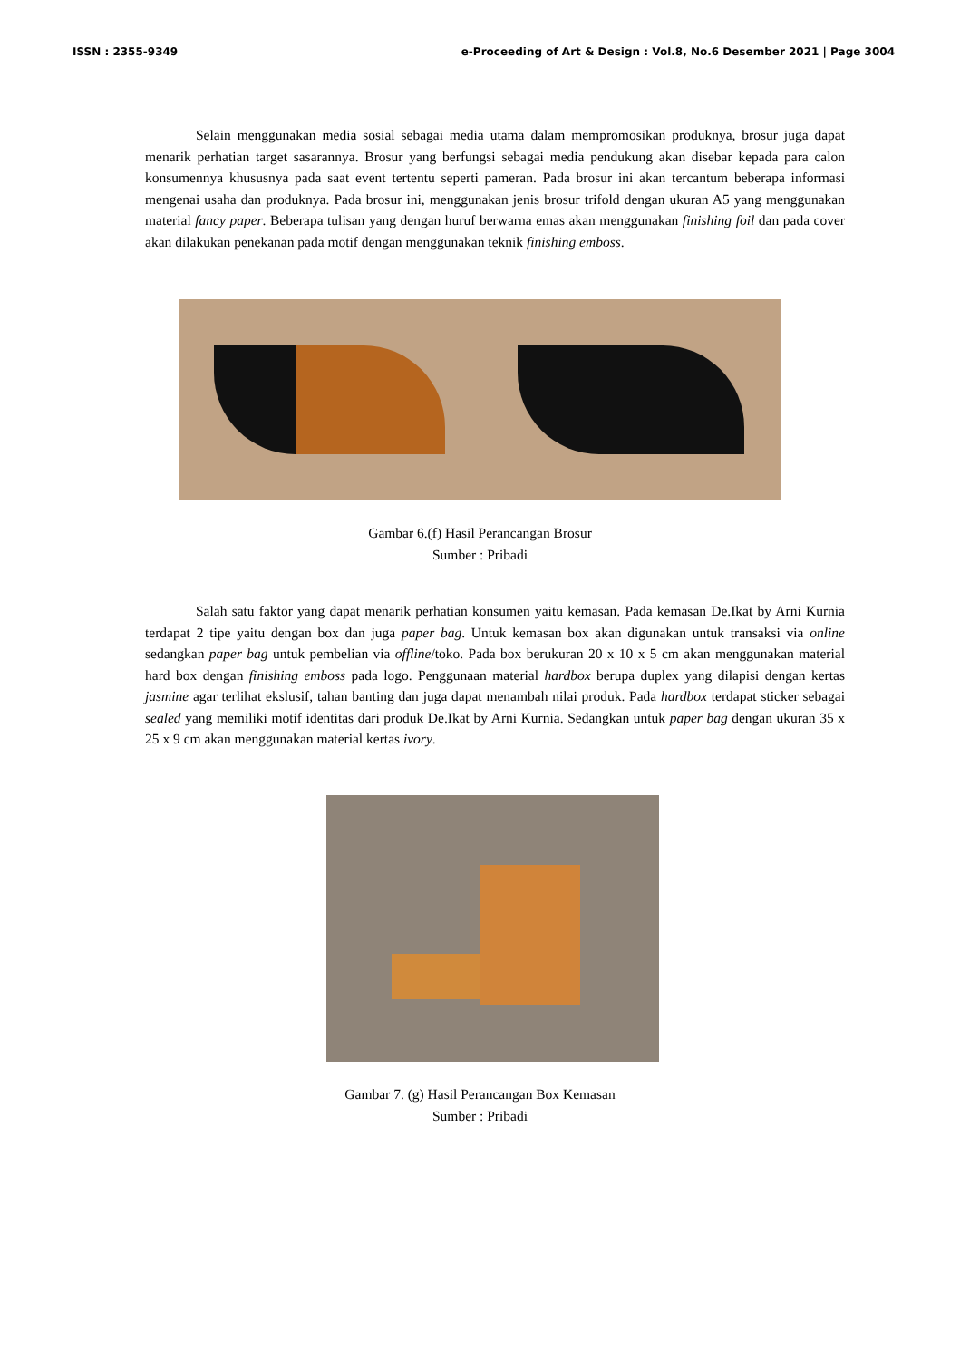ISSN : 2355-9349 e-Proceeding of Art & Design : Vol.8, No.6 Desember 2021 | Page 3004
Selain menggunakan media sosial sebagai media utama dalam mempromosikan produknya, brosur juga dapat menarik perhatian target sasarannya. Brosur yang berfungsi sebagai media pendukung akan disebar kepada para calon konsumennya khususnya pada saat event tertentu seperti pameran. Pada brosur ini akan tercantum beberapa informasi mengenai usaha dan produknya. Pada brosur ini, menggunakan jenis brosur trifold dengan ukuran A5 yang menggunakan material fancy paper. Beberapa tulisan yang dengan huruf berwarna emas akan menggunakan finishing foil dan pada cover akan dilakukan penekanan pada motif dengan menggunakan teknik finishing emboss.
Gambar 6.(f) Hasil Perancangan Brosur
Sumber : Pribadi
Salah satu faktor yang dapat menarik perhatian konsumen yaitu kemasan. Pada kemasan De.Ikat by Arni Kurnia terdapat 2 tipe yaitu dengan box dan juga paper bag. Untuk kemasan box akan digunakan untuk transaksi via online sedangkan paper bag untuk pembelian via offline/toko. Pada box berukuran 20 x 10 x 5 cm akan menggunakan material hard box dengan finishing emboss pada logo. Penggunaan material hardbox berupa duplex yang dilapisi dengan kertas jasmine agar terlihat ekslusif, tahan banting dan juga dapat menambah nilai produk. Pada hardbox terdapat sticker sebagai sealed yang memiliki motif identitas dari produk De.Ikat by Arni Kurnia. Sedangkan untuk paper bag dengan ukuran 35 x 25 x 9 cm akan menggunakan material kertas ivory.
Gambar 7. (g) Hasil Perancangan Box Kemasan
Sumber : Pribadi